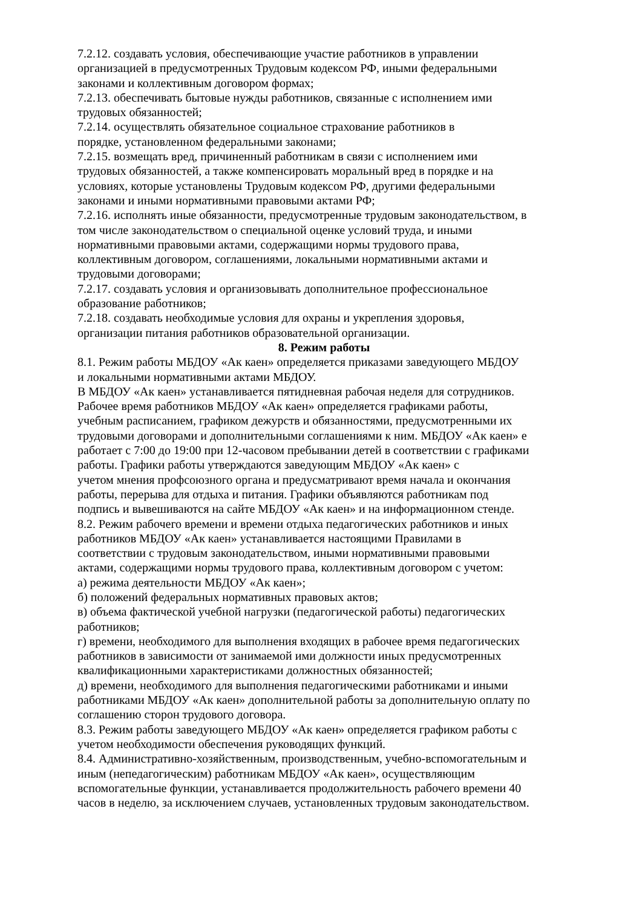7.2.12. создавать условия, обеспечивающие участие работников в управлении
организацией в предусмотренных Трудовым кодексом РФ, иными федеральными
законами и коллективным договором формах;
7.2.13. обеспечивать бытовые нужды работников, связанные с исполнением ими
трудовых обязанностей;
7.2.14. осуществлять обязательное социальное страхование работников в
порядке, установленном федеральными законами;
7.2.15. возмещать вред, причиненный работникам в связи с исполнением ими
трудовых обязанностей, а также компенсировать моральный вред в порядке и на
условиях, которые установлены Трудовым кодексом РФ, другими федеральными
законами и иными нормативными правовыми актами РФ;
7.2.16. исполнять иные обязанности, предусмотренные трудовым законодательством, в
том числе законодательством о специальной оценке условий труда, и иными
нормативными правовыми актами, содержащими нормы трудового права,
коллективным договором, соглашениями, локальными нормативными актами и
трудовыми договорами;
7.2.17. создавать условия и организовывать дополнительное профессиональное
образование работников;
7.2.18. создавать необходимые условия для охраны и укрепления здоровья,
организации питания работников образовательной организации.
8. Режим работы
8.1. Режим работы МБДОУ «Ак каен» определяется приказами заведующего МБДОУ
и локальными нормативными актами МБДОУ.
В МБДОУ «Ак каен» устанавливается пятидневная рабочая неделя для сотрудников.
Рабочее время работников МБДОУ «Ак каен» определяется графиками работы,
учебным расписанием, графиком дежурств и обязанностями, предусмотренными их
трудовыми договорами и дополнительными соглашениями к ним. МБДОУ «Ак каен» е
работает с 7:00 до 19:00 при 12-часовом пребывании детей в соответствии с графиками
работы. Графики работы утверждаются заведующим МБДОУ «Ак каен» с
учетом мнения профсоюзного органа и предусматривают время начала и окончания
работы, перерыва для отдыха и питания. Графики объявляются работникам под
подпись и вывешиваются на сайте МБДОУ «Ак каен» и на информационном стенде.
8.2. Режим рабочего времени и времени отдыха педагогических работников и иных
работников МБДОУ «Ак каен» устанавливается настоящими Правилами в
соответствии с трудовым законодательством, иными нормативными правовыми
актами, содержащими нормы трудового права, коллективным договором с учетом:
а) режима деятельности МБДОУ «Ак каен»;
б) положений федеральных нормативных правовых актов;
в) объема фактической учебной нагрузки (педагогической работы) педагогических
работников;
г) времени, необходимого для выполнения входящих в рабочее время педагогических
работников в зависимости от занимаемой ими должности иных предусмотренных
квалификационными характеристиками должностных обязанностей;
д) времени, необходимого для выполнения педагогическими работниками и иными
работниками МБДОУ «Ак каен» дополнительной работы за дополнительную оплату по
соглашению сторон трудового договора.
8.3. Режим работы заведующего МБДОУ «Ак каен» определяется графиком работы с
учетом необходимости обеспечения руководящих функций.
8.4. Административно-хозяйственным, производственным, учебно-вспомогательным и
иным (непедагогическим) работникам МБДОУ «Ак каен», осуществляющим
вспомогательные функции, устанавливается продолжительность рабочего времени 40
часов в неделю, за исключением случаев, установленных трудовым законодательством.